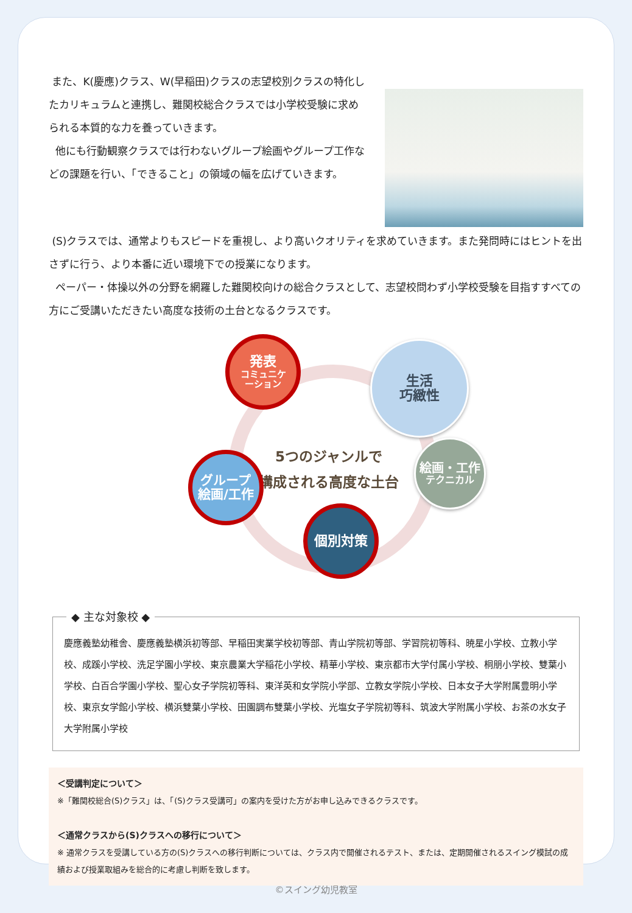また、K(慶應)クラス、W(早稲田)クラスの志望校別クラスの特化したカリキュラムと連携し、難関校総合クラスでは小学校受験に求められる本質的な力を養っていきます。
他にも行動観察クラスでは行わないグループ絵画やグループ工作などの課題を行い、「できること」の領域の幅を広げていきます。
(S)クラスでは、通常よりもスピードを重視し、より高いクオリティを求めていきます。また発問時にはヒントを出さずに行う、より本番に近い環境下での授業になります。
ペーパー・体操以外の分野を網羅した難関校向けの総合クラスとして、志望校問わず小学校受験を目指すすべての方にご受講いただきたい高度な技術の土台となるクラスです。
5つのジャンルで
構成される高度な土台
発表
コミュニケ
ーション
生活
巧緻性
絵画・工作
テクニカル
グループ
絵画/工作
個別対策
◆ 主な対象校 ◆
慶應義塾幼稚舎、慶應義塾横浜初等部、早稲田実業学校初等部、青山学院初等部、学習院初等科、暁星小学校、立教小学校、成蹊小学校、洗足学園小学校、東京農業大学稲花小学校、精華小学校、東京都市大学付属小学校、桐朋小学校、雙葉小学校、白百合学園小学校、聖心女子学院初等科、東洋英和女学院小学部、立教女学院小学校、日本女子大学附属豊明小学校、東京女学館小学校、横浜雙葉小学校、田園調布雙葉小学校、光塩女子学院初等科、筑波大学附属小学校、お茶の水女子大学附属小学校
＜受講判定について＞
※「難関校総合(S)クラス」は、「(S)クラス受講可」の案内を受けた方がお申し込みできるクラスです。
＜通常クラスから(S)クラスへの移行について＞
※ 通常クラスを受講している方の(S)クラスへの移行判断については、クラス内で開催されるテスト、または、定期開催されるスイング模試の成績および授業取組みを総合的に考慮し判断を致します。
©スイング幼児教室